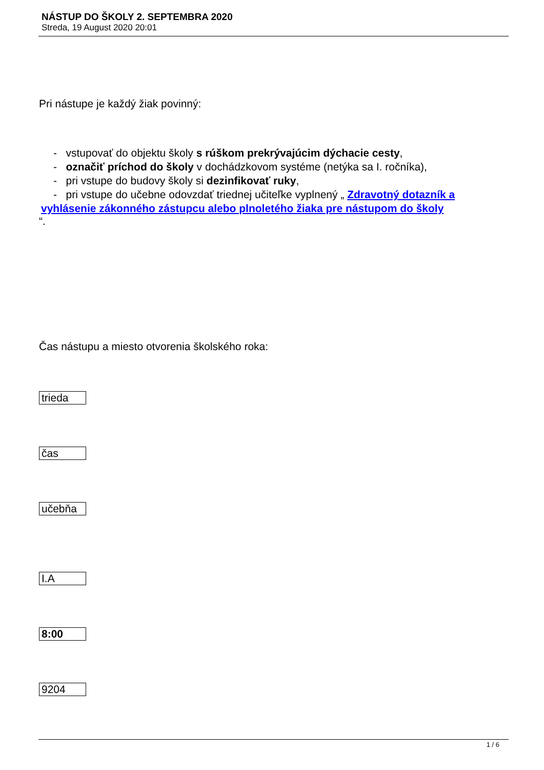NÁSTUP DO ŠKOLY 2. SEPTEMBRA 2020
Streda, 19 August 2020 20:01
Pri nástupe je každý žiak povinný:
- vstupovať do objektu školy s rúškom prekrývajúcim dýchacie cesty,
- označiť príchod do školy v dochádzkovom systéme (netýka sa I. ročníka),
- pri vstupe do budovy školy si dezinfikovať ruky,
- pri vstupe do učebne odovzdať triednej učiteľke vyplnený „ Zdravotný dotazník a
vyhlásenie zákonného zástupcu alebo plnoletého žiaka pre nástupom do školy
“.
Čas nástupu a miesto otvorenia školského roka:
| trieda |
| čas |
| učebňa |
| I.A |
| 8:00 |
| 9204 |
1 / 6